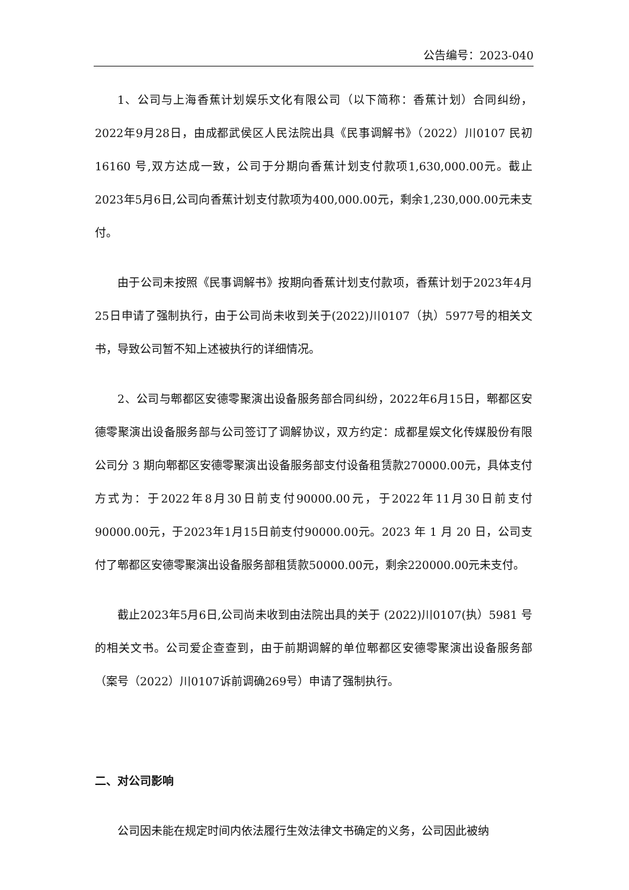公告编号：2023-040
1、公司与上海香蕉计划娱乐文化有限公司（以下简称：香蕉计划）合同纠纷，2022年9月28日，由成都武侯区人民法院出具《民事调解书》（2022）川0107 民初 16160 号,双方达成一致，公司于分期向香蕉计划支付款项1,630,000.00元。截止2023年5月6日,公司向香蕉计划支付款项为400,000.00元，剩余1,230,000.00元未支付。
由于公司未按照《民事调解书》按期向香蕉计划支付款项，香蕉计划于2023年4月25日申请了强制执行，由于公司尚未收到关于(2022)川0107（执）5977号的相关文书，导致公司暂不知上述被执行的详细情况。
2、公司与郫都区安德零聚演出设备服务部合同纠纷，2022年6月15日，郫都区安德零聚演出设备服务部与公司签订了调解协议，双方约定：成都星娱文化传媒股份有限公司分 3 期向郫都区安德零聚演出设备服务部支付设备租赁款270000.00元，具体支付方式为：于2022年8月30日前支付90000.00元，于2022年11月30日前支付90000.00元，于2023年1月15日前支付90000.00元。2023 年 1 月 20 日，公司支付了郫都区安德零聚演出设备服务部租赁款50000.00元，剩余220000.00元未支付。
截止2023年5月6日,公司尚未收到由法院出具的关于 (2022)川0107(执）5981 号的相关文书。公司爱企查查到，由于前期调解的单位郫都区安德零聚演出设备服务部（案号（2022）川0107诉前调确269号）申请了强制执行。
二、对公司影响
公司因未能在规定时间内依法履行生效法律文书确定的义务，公司因此被纳